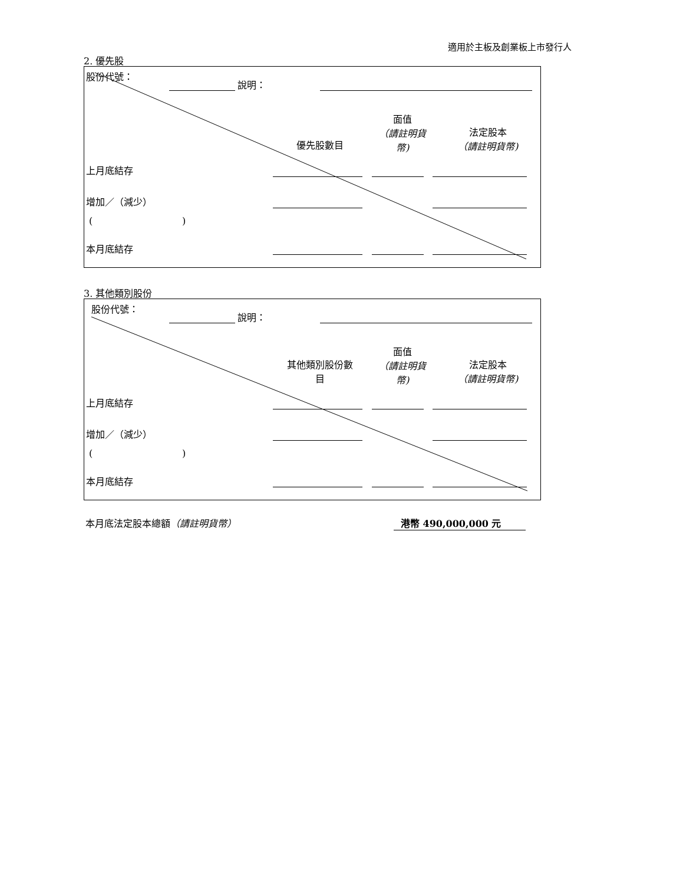適用於主板及創業板上市發行人
2. 優先股
股份代號：
說明：
優先股數目
面值
（請註明貨
幣)
法定股本
（請註明貨幣)
上月底結存
增加／（減少）
( )
本月底結存
3. 其他類別股份
股份代號：
說明：
其他類別股份數
目
面值
（請註明貨
幣)
法定股本
（請註明貨幣)
上月底結存
增加／（減少）
( )
本月底結存
本月底法定股本總額（請註明貨幣） 港幣 490,000,000 元